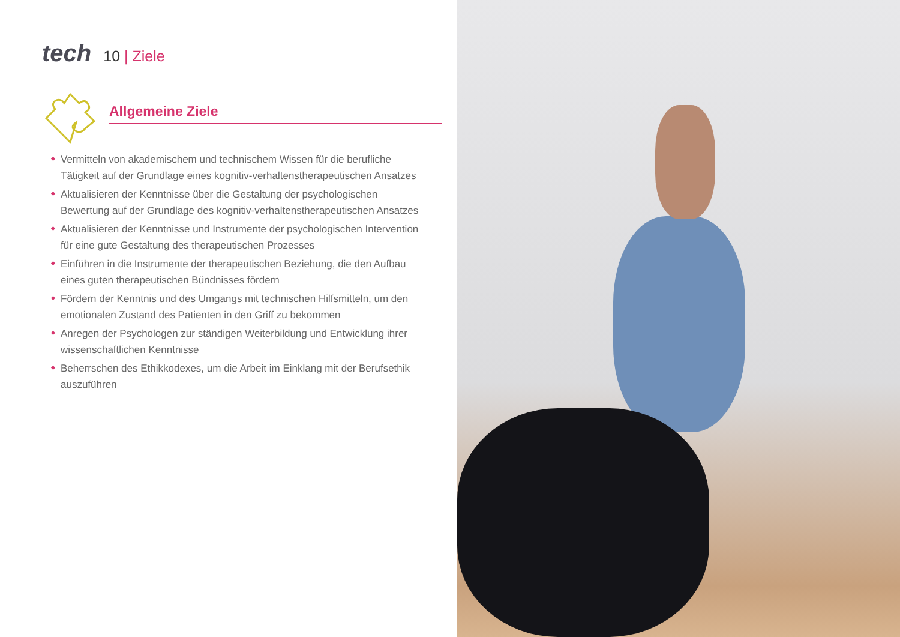tech
10 | Ziele
Allgemeine Ziele
Vermitteln von akademischem und technischem Wissen für die berufliche Tätigkeit auf der Grundlage eines kognitiv-verhaltenstherapeutischen Ansatzes
Aktualisieren der Kenntnisse über die Gestaltung der psychologischen Bewertung auf der Grundlage des kognitiv-verhaltenstherapeutischen Ansatzes
Aktualisieren der Kenntnisse und Instrumente der psychologischen Intervention für eine gute Gestaltung des therapeutischen Prozesses
Einführen in die Instrumente der therapeutischen Beziehung, die den Aufbau eines guten therapeutischen Bündnisses fördern
Fördern der Kenntnis und des Umgangs mit technischen Hilfsmitteln, um den emotionalen Zustand des Patienten in den Griff zu bekommen
Anregen der Psychologen zur ständigen Weiterbildung und Entwicklung ihrer wissenschaftlichen Kenntnisse
Beherrschen des Ethikkodexes, um die Arbeit im Einklang mit der Berufsethik auszuführen